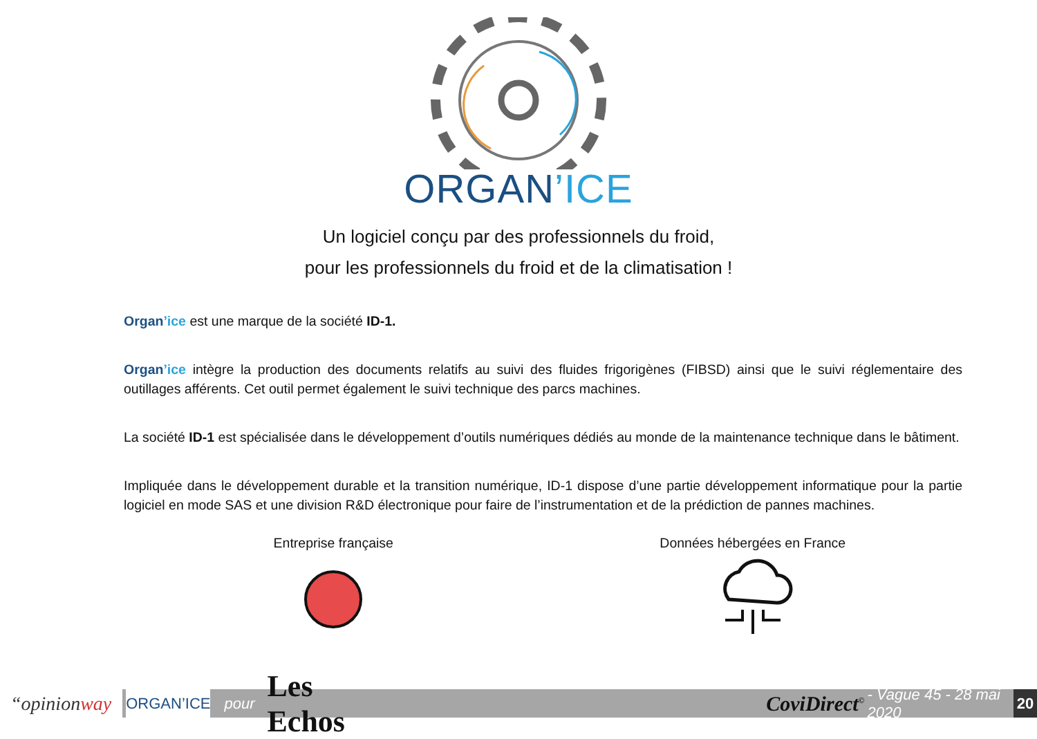ORGAN’ICE
Un logiciel conçu par des professionnels du froid,
pour les professionnels du froid et de la climatisation !
Organ’ice est une marque de la société ID-1.
Organ’ice intègre la production des documents relatifs au suivi des fluides frigorigènes (FIBSD) ainsi que le suivi réglementaire des outillages afférents. Cet outil permet également le suivi technique des parcs machines.
La société ID-1 est spécialisée dans le développement d’outils numériques dédiés au monde de la maintenance technique dans le bâtiment.
Impliquée dans le développement durable et la transition numérique, ID-1 dispose d’une partie développement informatique pour la partie logiciel en mode SAS et une division R&D électronique pour faire de l’instrumentation et de la prédiction de pannes machines.
Entreprise française
Données hébergées en France
“opinion way
ORGAN’ICE
pour Les Echos CoviDirect<sup>©</sup> - Vague 45 - 28 mai 2020
20